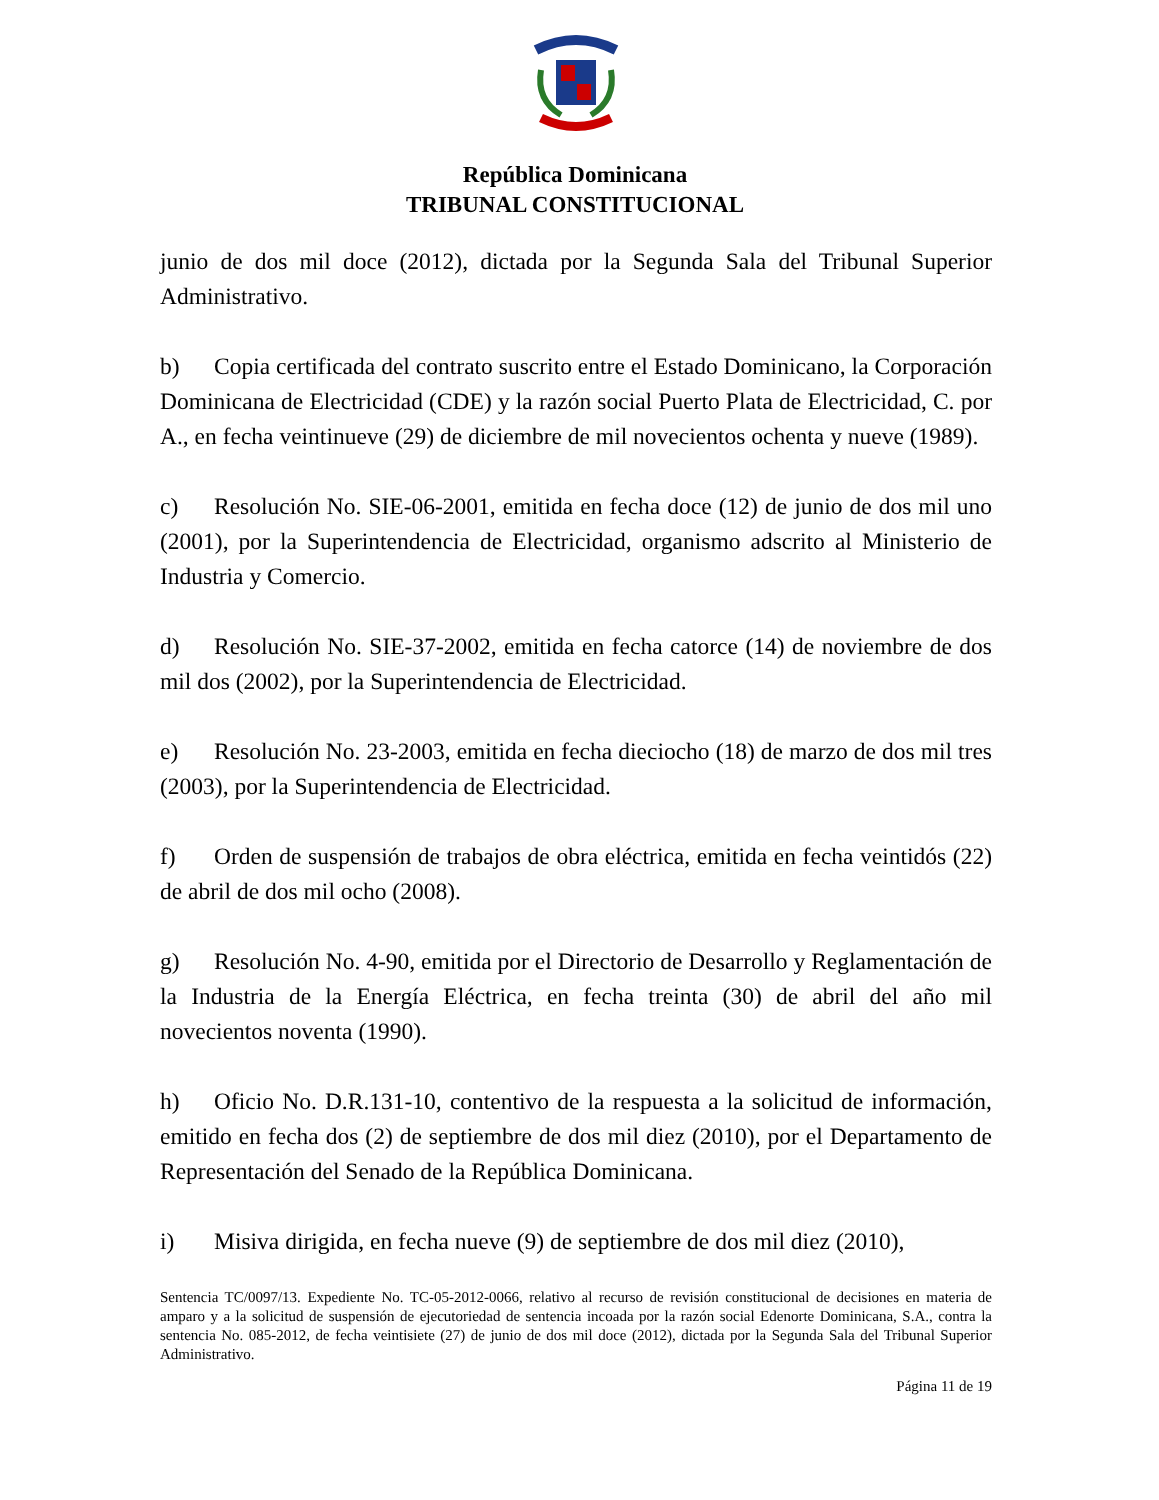República Dominicana
TRIBUNAL CONSTITUCIONAL
junio de dos mil doce (2012), dictada por la Segunda Sala del Tribunal Superior Administrativo.
b) Copia certificada del contrato suscrito entre el Estado Dominicano, la Corporación Dominicana de Electricidad (CDE) y la razón social Puerto Plata de Electricidad, C. por A., en fecha veintinueve (29) de diciembre de mil novecientos ochenta y nueve (1989).
c) Resolución No. SIE-06-2001, emitida en fecha doce (12) de junio de dos mil uno (2001), por la Superintendencia de Electricidad, organismo adscrito al Ministerio de Industria y Comercio.
d) Resolución No. SIE-37-2002, emitida en fecha catorce (14) de noviembre de dos mil dos (2002), por la Superintendencia de Electricidad.
e) Resolución No. 23-2003, emitida en fecha dieciocho (18) de marzo de dos mil tres (2003), por la Superintendencia de Electricidad.
f) Orden de suspensión de trabajos de obra eléctrica, emitida en fecha veintidós (22) de abril de dos mil ocho (2008).
g) Resolución No. 4-90, emitida por el Directorio de Desarrollo y Reglamentación de la Industria de la Energía Eléctrica, en fecha treinta (30) de abril del año mil novecientos noventa (1990).
h) Oficio No. D.R.131-10, contentivo de la respuesta a la solicitud de información, emitido en fecha dos (2) de septiembre de dos mil diez (2010), por el Departamento de Representación del Senado de la República Dominicana.
i) Misiva dirigida, en fecha nueve (9) de septiembre de dos mil diez (2010),
Sentencia TC/0097/13. Expediente No. TC-05-2012-0066, relativo al recurso de revisión constitucional de decisiones en materia de amparo y a la solicitud de suspensión de ejecutoriedad de sentencia incoada por la razón social Edenorte Dominicana, S.A., contra la sentencia No. 085-2012, de fecha veintisiete (27) de junio de dos mil doce (2012), dictada por la Segunda Sala del Tribunal Superior Administrativo.
Página 11 de 19